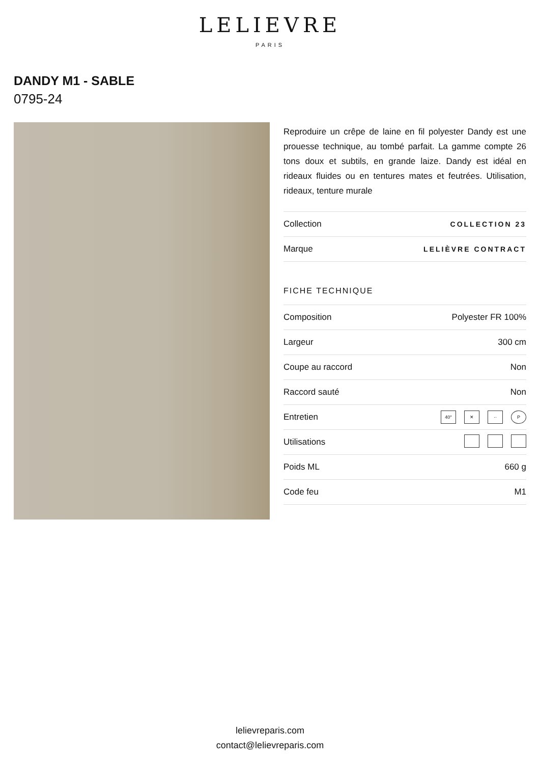LELIEVRE
PARIS
DANDY M1 - SABLE
0795-24
Reproduire un crêpe de laine en fil polyester Dandy est une prouesse technique, au tombé parfait. La gamme compte 26 tons doux et subtils, en grande laize. Dandy est idéal en rideaux fluides ou en tentures mates et feutrées. Utilisation, rideaux, tenture murale
| Collection | COLLECTION 23 |
| Marque | LELIÈVRE CONTRACT |
FICHE TECHNIQUE
| Composition | Polyester FR 100% |
| Largeur | 300 cm |
| Coupe au raccord | Non |
| Raccord sauté | Non |
| Entretien | 40° ✕ ·· P |
| Utilisations | |
| Poids ML | 660 g |
| Code feu | M1 |
lelievreparis.com
contact@lelievreparis.com